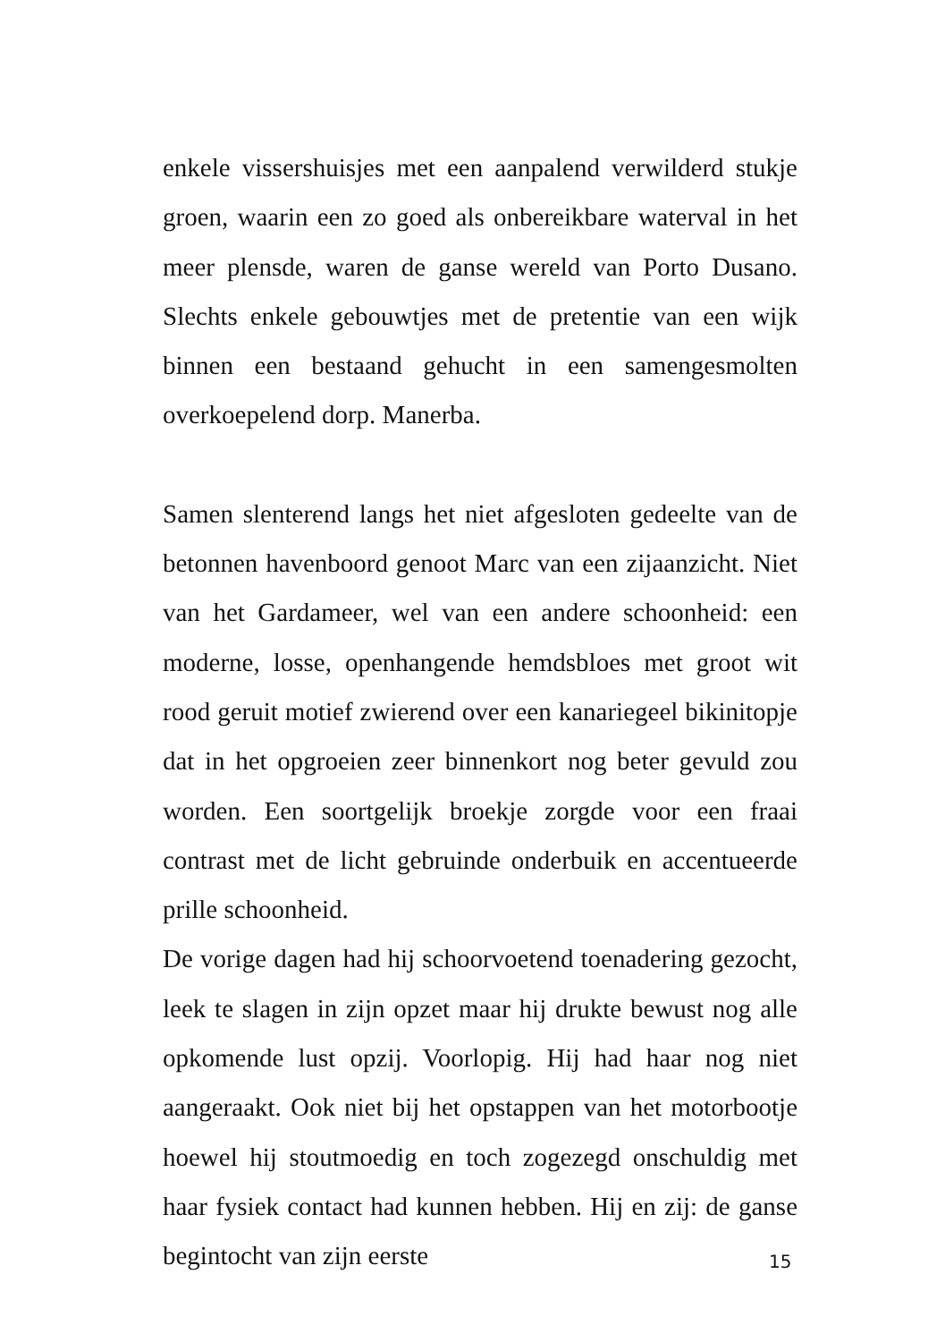enkele vissershuisjes met een aanpalend verwilderd stukje groen, waarin een zo goed als onbereikbare waterval in het meer plensde, waren de ganse wereld van Porto Dusano. Slechts enkele gebouwtjes met de pretentie van een wijk binnen een bestaand gehucht in een samengesmolten overkoepelend dorp. Manerba.
Samen slenterend langs het niet afgesloten gedeelte van de betonnen havenboord genoot Marc van een zijaanzicht. Niet van het Gardameer, wel van een andere schoonheid: een moderne, losse, openhangende hemdsbloes met groot wit rood geruit motief zwierend over een kanariegeel bikinitopje dat in het opgroeien zeer binnenkort nog beter gevuld zou worden. Een soortgelijk broekje zorgde voor een fraai contrast met de licht gebruinde onderbuik en accentueerde prille schoonheid.
De vorige dagen had hij schoorvoetend toenadering gezocht, leek te slagen in zijn opzet maar hij drukte bewust nog alle opkomende lust opzij. Voorlopig. Hij had haar nog niet aangeraakt. Ook niet bij het opstappen van het motorbootje hoewel hij stoutmoedig en toch zogezegd onschuldig met haar fysiek contact had kunnen hebben. Hij en zij: de ganse begintocht van zijn eerste
15